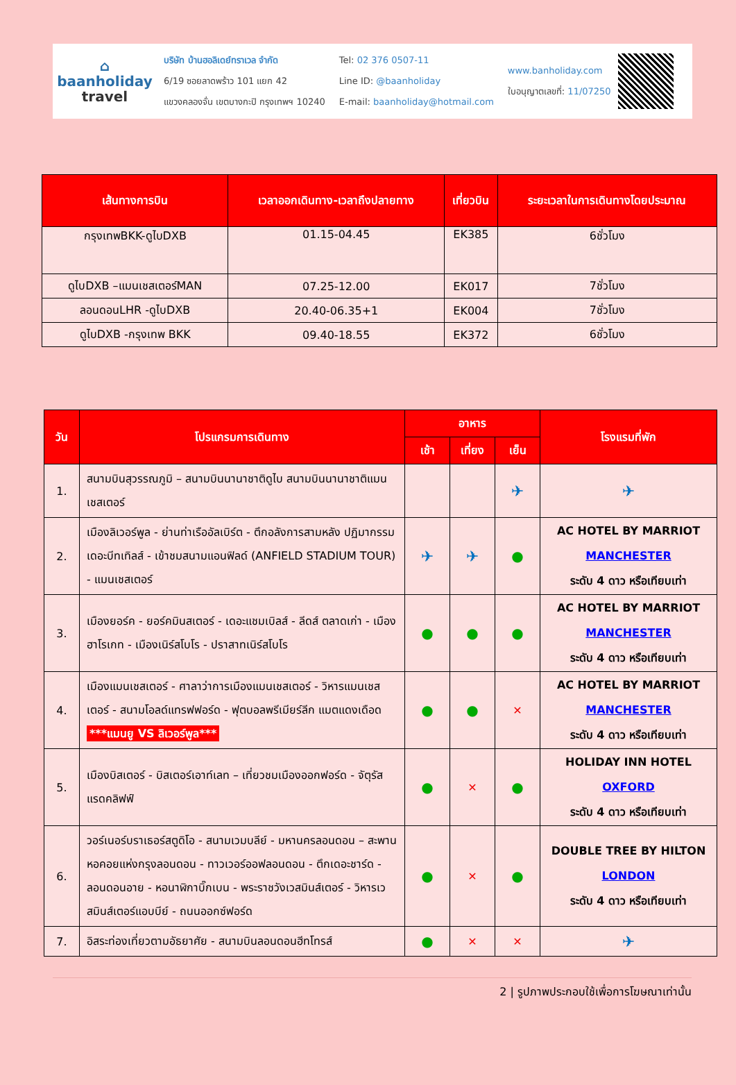⌂
baanholiday
travel
บริษัท บ้านฮอลิเดย์ทราเวล จำกัด
6/19 ซอยลาดพร้าว 101 แยก 42
แขวงคลองจั่น เขตบางกะปิ กรุงเทพฯ 10240
Tel: 02 376 0507-11
Line ID: @baanholiday
E-mail: baanholiday@hotmail.com
www.banholiday.com
ใบอนุญาตเลขที่: 11/07250
| เส้นทางการบิน | เวลาออกเดินทาง-เวลาถึงปลายทาง | เที่ยวบิน | ระยะเวลาในการเดินทางโดยประมาณ |
| --- | --- | --- | --- |
| กรุงเทพBKK-ดูไบDXB | 01.15-04.45 | EK385 | 6ชั่วโมง |
| ดูไบDXB –แมนเชสเตอร์MAN | 07.25-12.00 | EK017 | 7ชั่วโมง |
| ลอนดอนLHR -ดูไบDXB | 20.40-06.35+1 | EK004 | 7ชั่วโมง |
| ดูไบDXB -กรุงเทพ BKK | 09.40-18.55 | EK372 | 6ชั่วโมง |
| วัน | โปรแกรมการเดินทาง | อาหาร | | | โรงแรมที่พัก |
| --- | --- | --- | --- | --- | --- |
| | | เช้า | เที่ยง | เย็น | |
| 1. | สนามบินสุวรรณภูมิ – สนามบินนานาชาติดูไบ สนามบินนานาชาติแมนเชสเตอร์ | | | ✈ | ✈ |
| 2. | เมืองลิเวอร์พูล - ย่านท่าเรืออัลเบิร์ต - ตึกอลังการสามหลัง ปฏิมากรรมเดอะบีทเทิลส์ - เข้าชมสนามแอนฟิลด์ (ANFIELD STADIUM TOUR) - แมนเชสเตอร์ | ✈ | ✈ | ● | AC HOTEL BY MARRIOT MANCHESTER ระดับ 4 ดาว หรือเทียบเท่า |
| 3. | เมืองยอร์ค - ยอร์คมินสเตอร์ - เดอะแชมเบิลส์ - ลีดส์ ตลาดเก่า - เมืองฮาโรเกท - เมืองเนิร์สโบโร - ปราสาทเนิร์สโบโร | ● | ● | ● | AC HOTEL BY MARRIOT MANCHESTER ระดับ 4 ดาว หรือเทียบเท่า |
| 4. | เมืองแมนเชสเตอร์ - ศาลาว่าการเมืองแมนเชสเตอร์ - วิหารแมนเชสเตอร์ - สนามโอลด์แทรฟฟอร์ด - ฟุตบอลพรีเมียร์ลีก แมตแดงเดือด ***แมนยู VS ลิเวอร์พูล*** | ● | ● | ✕ | AC HOTEL BY MARRIOT MANCHESTER ระดับ 4 ดาว หรือเทียบเท่า |
| 5. | เมืองบิสเตอร์ - บิสเตอร์เอาท์เลท – เที่ยวชมเมืองออกฟอร์ด - จัตุรัสแรดคลิฟฟ์ | ● | ✕ | ● | HOLIDAY INN HOTEL OXFORD ระดับ 4 ดาว หรือเทียบเท่า |
| 6. | วอร์เนอร์บราเธอร์สตูดิโอ - สนามเวมบลีย์ - มหานครลอนดอน – สะพานหอคอยแห่งกรุงลอนดอน - ทาวเวอร์ออฟลอนดอน - ตึกเดอะชาร์ด - ลอนดอนอาย - หอนาฬิกาบิ๊กเบน - พระราชวังเวสมินส์เตอร์ - วิหารเวสมินส์เตอร์แอบบีย์ - ถนนออกซ์ฟอร์ด | ● | ✕ | ● | DOUBLE TREE BY HILTON LONDON ระดับ 4 ดาว หรือเทียบเท่า |
| 7. | อิสระท่องเที่ยวตามอัธยาศัย - สนามบินลอนดอนฮีทโทรส์ | ● | ✕ | ✕ | ✈ |
2 | รูปภาพประกอบใช้เพื่อการโฆษณาเท่านั้น